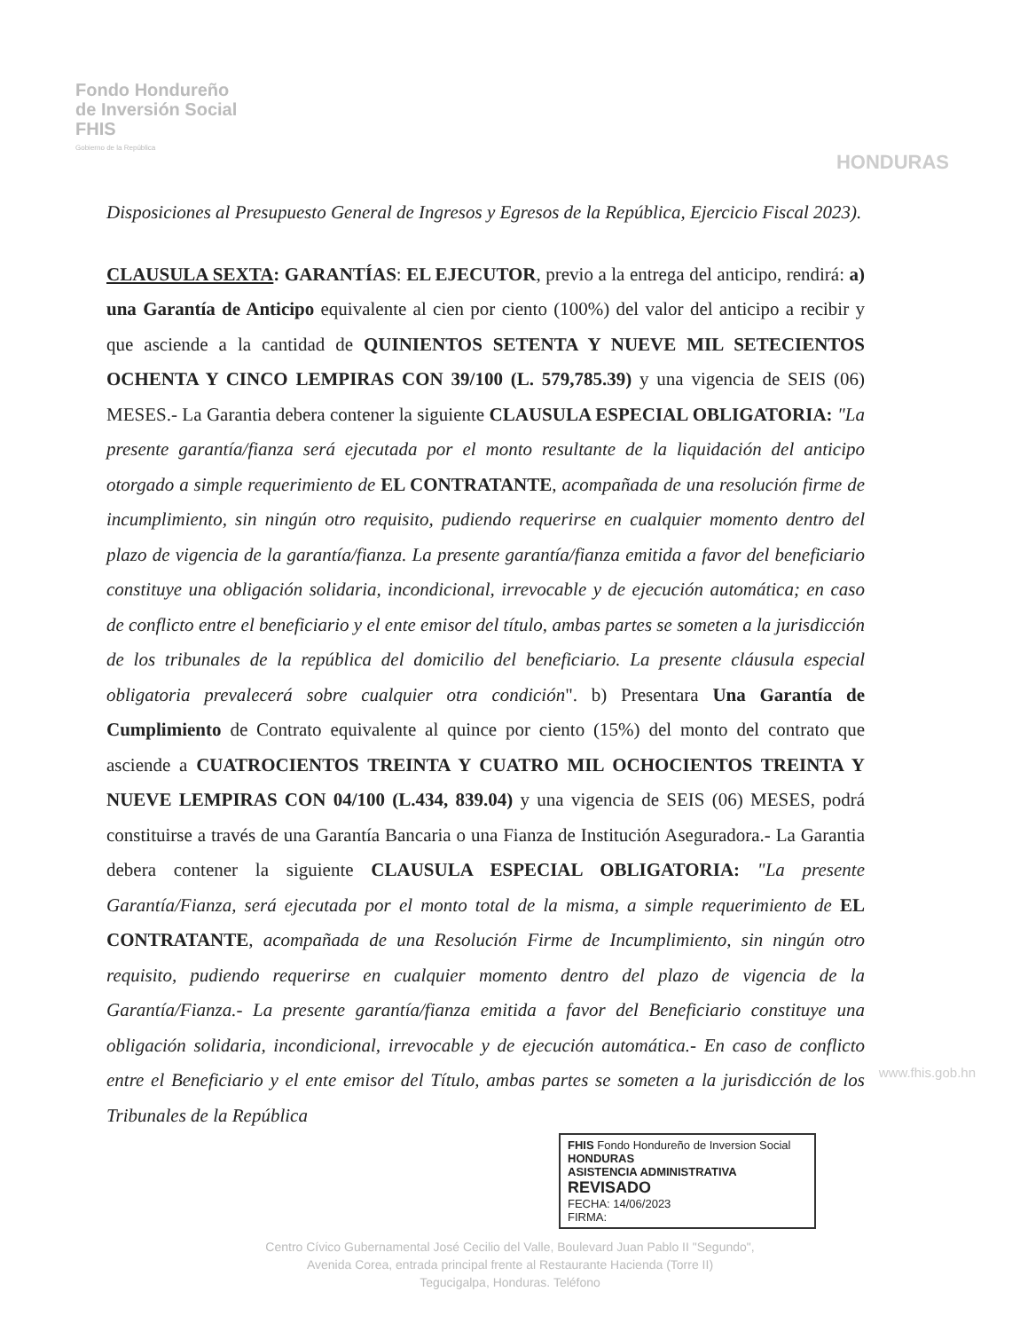Fondo Hondureño
de Inversión Social
FHIS
Gobierno de la República
HONDURAS
Disposiciones al Presupuesto General de Ingresos y Egresos de la República, Ejercicio Fiscal 2023).
CLAUSULA SEXTA: GARANTÍAS: EL EJECUTOR, previo a la entrega del anticipo, rendirá: a) una Garantía de Anticipo equivalente al cien por ciento (100%) del valor del anticipo a recibir y que asciende a la cantidad de QUINIENTOS SETENTA Y NUEVE MIL SETECIENTOS OCHENTA Y CINCO LEMPIRAS CON 39/100 (L. 579,785.39) y una vigencia de SEIS (06) MESES.- La Garantia debera contener la siguiente CLAUSULA ESPECIAL OBLIGATORIA: "La presente garantía/fianza será ejecutada por el monto resultante de la liquidación del anticipo otorgado a simple requerimiento de EL CONTRATANTE, acompañada de una resolución firme de incumplimiento, sin ningún otro requisito, pudiendo requerirse en cualquier momento dentro del plazo de vigencia de la garantía/fianza. La presente garantía/fianza emitida a favor del beneficiario constituye una obligación solidaria, incondicional, irrevocable y de ejecución automática; en caso de conflicto entre el beneficiario y el ente emisor del título, ambas partes se someten a la jurisdicción de los tribunales de la república del domicilio del beneficiario. La presente cláusula especial obligatoria prevalecerá sobre cualquier otra condición". b) Presentara Una Garantía de Cumplimiento de Contrato equivalente al quince por ciento (15%) del monto del contrato que asciende a CUATROCIENTOS TREINTA Y CUATRO MIL OCHOCIENTOS TREINTA Y NUEVE LEMPIRAS CON 04/100 (L.434, 839.04) y una vigencia de SEIS (06) MESES, podrá constituirse a través de una Garantía Bancaria o una Fianza de Institución Aseguradora.- La Garantia debera contener la siguiente CLAUSULA ESPECIAL OBLIGATORIA: "La presente Garantía/Fianza, será ejecutada por el monto total de la misma, a simple requerimiento de EL CONTRATANTE, acompañada de una Resolución Firme de Incumplimiento, sin ningún otro requisito, pudiendo requerirse en cualquier momento dentro del plazo de vigencia de la Garantía/Fianza.- La presente garantía/fianza emitida a favor del Beneficiario constituye una obligación solidaria, incondicional, irrevocable y de ejecución automática.- En caso de conflicto entre el Beneficiario y el ente emisor del Título, ambas partes se someten a la jurisdicción de los Tribunales de la República
FHIS Fondo Hondureño de Inversion Social HONDURAS
ASISTENCIA ADMINISTRATIVA
REVISADO
FECHA: 14/06/2023
FIRMA:
Centro Cívico Gubernamental José Cecilio del Valle, Boulevard Juan Pablo II "Segundo",
Avenida Corea, entrada principal frente al Restaurante Hacienda (Torre II)
Tegucigalpa, Honduras. Teléfono
www.fhis.gob.hn